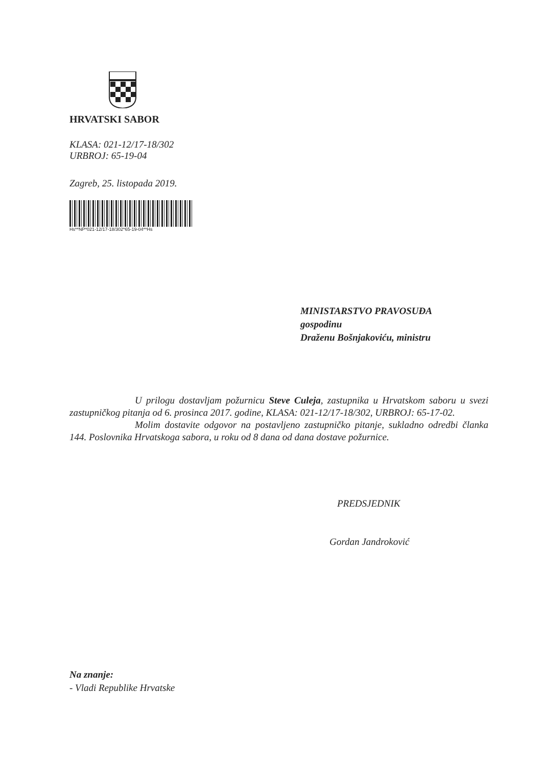HRVATSKI SABOR
KLASA: 021-12/17-18/302
URBROJ: 65-19-04
Zagreb, 25. listopada 2019.
Hs**NP*021-12/17-18/302*65-19-04**Hs
MINISTARSTVO PRAVOSUĐA
gospodinu
Draženu Bošnjakoviću, ministru
U prilogu dostavljam požurnicu Steve Culeja, zastupnika u Hrvatskom saboru u svezi zastupničkog pitanja od 6. prosinca 2017. godine, KLASA: 021-12/17-18/302, URBROJ: 65-17-02.
Molim dostavite odgovor na postavljeno zastupničko pitanje, sukladno odredbi članka 144. Poslovnika Hrvatskoga sabora, u roku od 8 dana od dana dostave požurnice.
PREDSJEDNIK
Gordan Jandroković
Na znanje:
- Vladi Republike Hrvatske